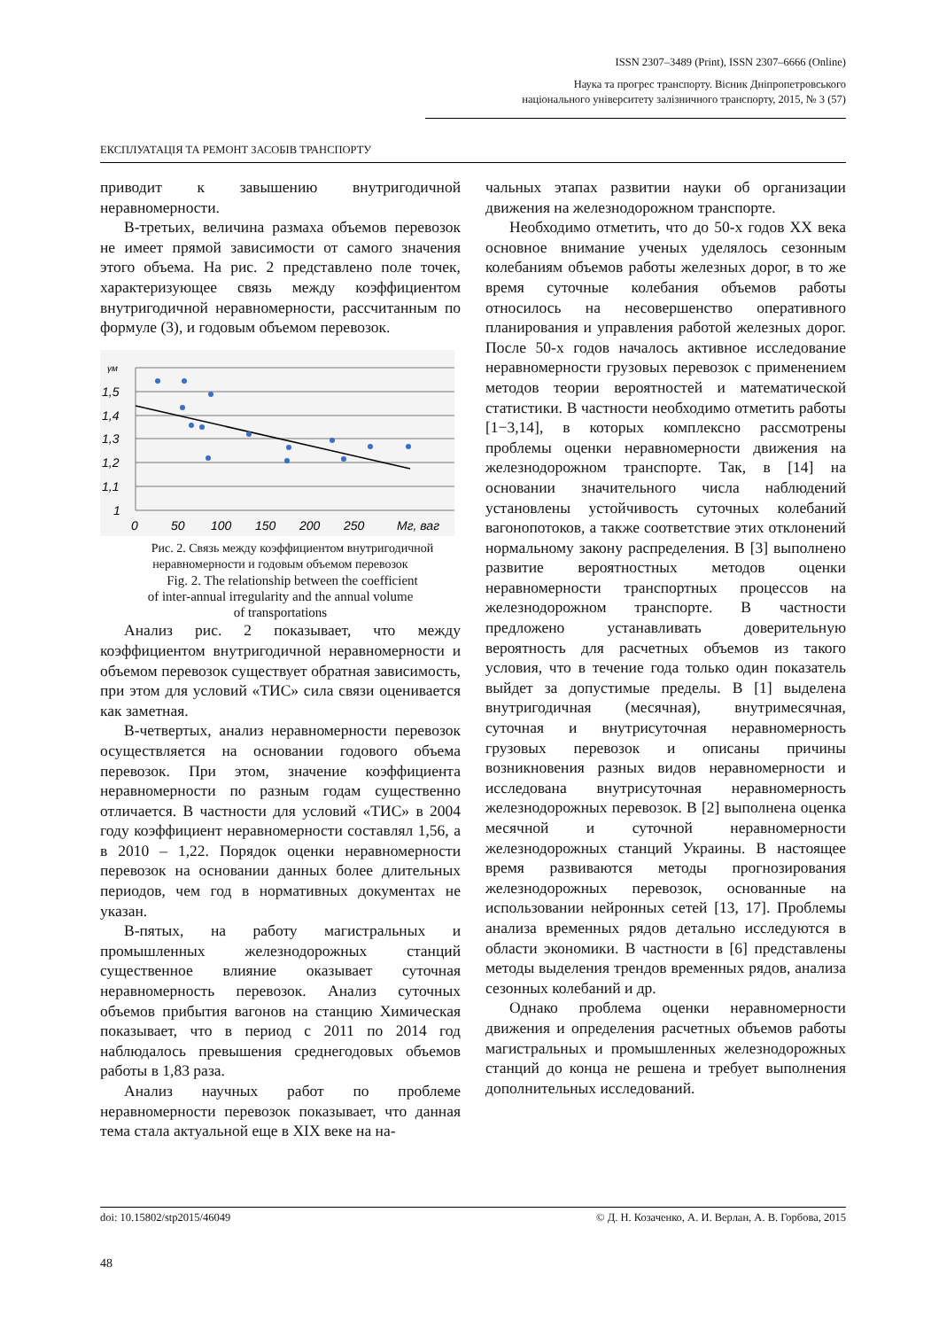ISSN 2307–3489 (Print), ISSN 2307–6666 (Online)
Наука та прогрес транспорту. Вісник Дніпропетровського
національного університету залізничного транспорту, 2015, № 3 (57)
ЕКСПЛУАТАЦІЯ ТА РЕМОНТ ЗАСОБІВ ТРАНСПОРТУ
приводит к завышению внутригодичной неравномерности.
В-третьих, величина размаха объемов перевозок не имеет прямой зависимости от самого значения этого объема. На рис. 2 представлено поле точек, характеризующее связь между коэффициентом внутригодичной неравномерности, рассчитанным по формуле (3), и годовым объемом перевозок.
γм
1,5
1,4
1,3
1,2
1,1
1
0
50
100
150
200
250
Mг, ваг
Рис. 2. Связь между коэффициентом внутригодичной неравномерности и годовым объемом перевозок
Fig. 2. The relationship between the coefficient
of inter-annual irregularity and the annual volume
of transportations
Анализ рис. 2 показывает, что между коэффициентом внутригодичной неравномерности и объемом перевозок существует обратная зависимость, при этом для условий «ТИС» сила связи оценивается как заметная.
В-четвертых, анализ неравномерности перевозок осуществляется на основании годового объема перевозок. При этом, значение коэффициента неравномерности по разным годам существенно отличается. В частности для условий «ТИС» в 2004 году коэффициент неравномерности составлял 1,56, а в 2010 – 1,22. Порядок оценки неравномерности перевозок на основании данных более длительных периодов, чем год в нормативных документах не указан.
В-пятых, на работу магистральных и промышленных железнодорожных станций существенное влияние оказывает суточная неравномерность перевозок. Анализ суточных объемов прибытия вагонов на станцию Химическая показывает, что в период с 2011 по 2014 год наблюдалось превышения среднегодовых объемов работы в 1,83 раза.
Анализ научных работ по проблеме неравномерности перевозок показывает, что данная тема стала актуальной еще в XIX веке на на-
чальных этапах развитии науки об организации движения на железнодорожном транспорте.
Необходимо отметить, что до 50-х годов XX века основное внимание ученых уделялось сезонным колебаниям объемов работы железных дорог, в то же время суточные колебания объемов работы относилось на несовершенство оперативного планирования и управления работой железных дорог. После 50-х годов началось активное исследование неравномерности грузовых перевозок с применением методов теории вероятностей и математической статистики. В частности необходимо отметить работы [1−3,14], в которых комплексно рассмотрены проблемы оценки неравномерности движения на железнодорожном транспорте. Так, в [14] на основании значительного числа наблюдений установлены устойчивость суточных колебаний вагонопотоков, а также соответствие этих отклонений нормальному закону распределения. В [3] выполнено развитие вероятностных методов оценки неравномерности транспортных процессов на железнодорожном транспорте. В частности предложено устанавливать доверительную вероятность для расчетных объемов из такого условия, что в течение года только один показатель выйдет за допустимые пределы. В [1] выделена внутригодичная (месячная), внутримесячная, суточная и внутрисуточная неравномерность грузовых перевозок и описаны причины возникновения разных видов неравномерности и исследована внутрисуточная неравномерность железнодорожных перевозок. В [2] выполнена оценка месячной и суточной неравномерности железнодорожных станций Украины. В настоящее время развиваются методы прогнозирования железнодорожных перевозок, основанные на использовании нейронных сетей [13, 17]. Проблемы анализа временных рядов детально исследуются в области экономики. В частности в [6] представлены методы выделения трендов временных рядов, анализа сезонных колебаний и др.
Однако проблема оценки неравномерности движения и определения расчетных объемов работы магистральных и промышленных железнодорожных станций до конца не решена и требует выполнения дополнительных исследований.
doi: 10.15802/stp2015/46049 © Д. Н. Козаченко, А. И. Верлан, А. В. Горбова, 2015
48